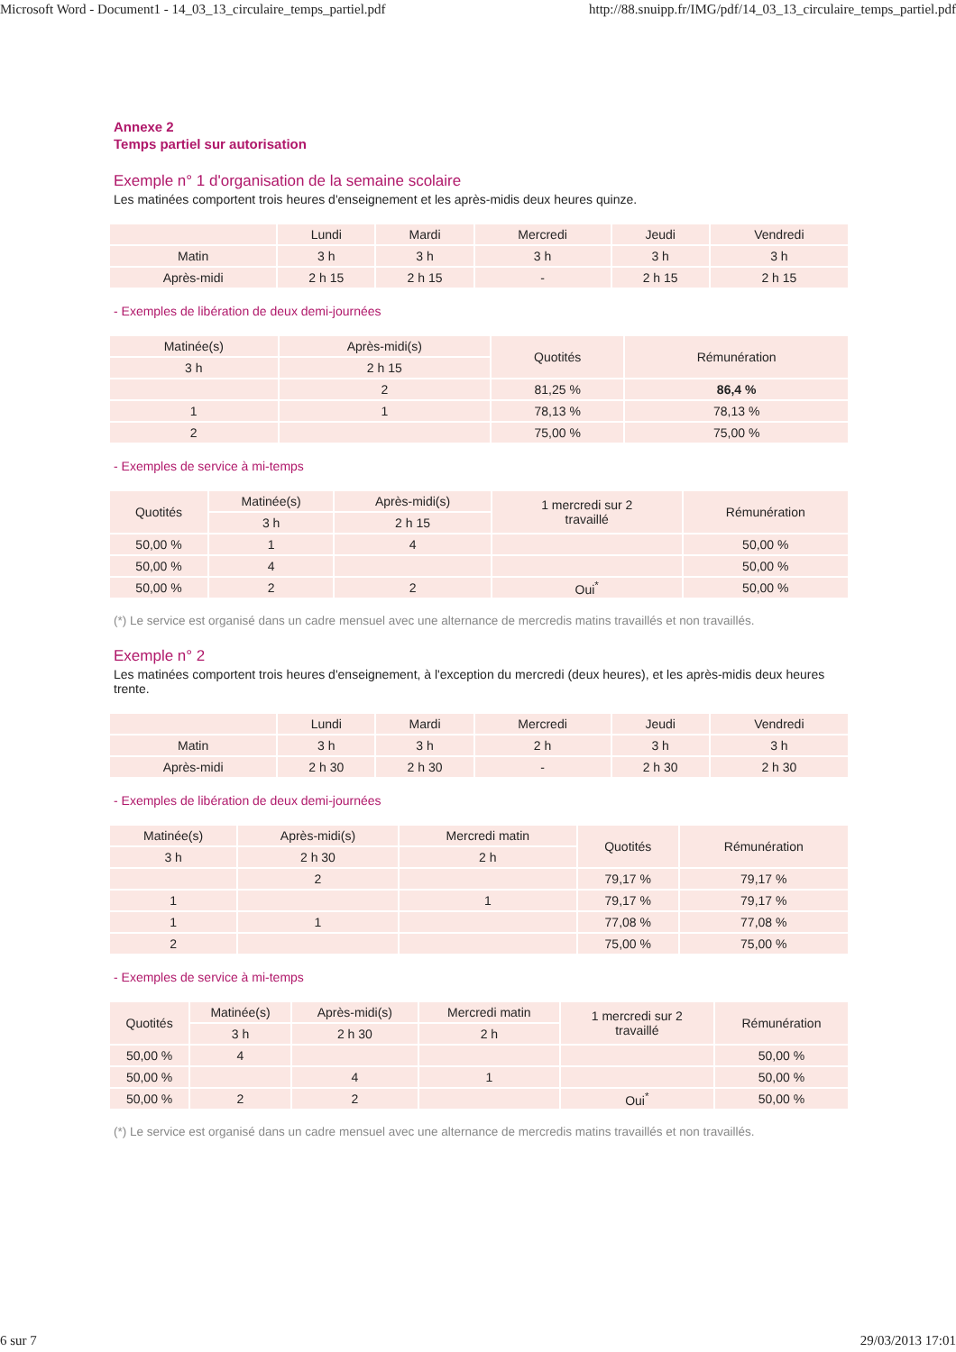Microsoft Word - Document1 - 14_03_13_circulaire_temps_partiel.pdf http://88.snuipp.fr/IMG/pdf/14_03_13_circulaire_temps_partiel.pdf
Annexe 2
Temps partiel sur autorisation
Exemple n° 1 d'organisation de la semaine scolaire
Les matinées comportent trois heures d'enseignement et les après-midis deux heures quinze.
| | Lundi | Mardi | Mercredi | Jeudi | Vendredi |
| --- | --- | --- | --- | --- | --- |
| Matin | 3 h | 3 h | 3 h | 3 h | 3 h |
| Après-midi | 2 h 15 | 2 h 15 | - | 2 h 15 | 2 h 15 |
- Exemples de libération de deux demi-journées
| Matinée(s) | Après-midi(s) | Quotités | Rémunération |
| --- | --- | --- | --- |
| 3 h | 2 h 15 | | |
| | 2 | 81,25 % | 86,4 % |
| 1 | 1 | 78,13 % | 78,13 % |
| 2 | | 75,00 % | 75,00 % |
- Exemples de service à mi-temps
| Quotités | Matinée(s) | Après-midi(s) | 1 mercredi sur 2 travaillé | Rémunération |
| --- | --- | --- | --- | --- |
| | 3 h | 2 h 15 | | |
| 50,00 % | 1 | 4 | | 50,00 % |
| 50,00 % | 4 | | | 50,00 % |
| 50,00 % | 2 | 2 | Oui<sup>*</sup> | 50,00 % |
(*) Le service est organisé dans un cadre mensuel avec une alternance de mercredis matins travaillés et non travaillés.
Exemple n° 2
Les matinées comportent trois heures d'enseignement, à l'exception du mercredi (deux heures), et les après-midis deux heures trente.
| | Lundi | Mardi | Mercredi | Jeudi | Vendredi |
| --- | --- | --- | --- | --- | --- |
| Matin | 3 h | 3 h | 2 h | 3 h | 3 h |
| Après-midi | 2 h 30 | 2 h 30 | - | 2 h 30 | 2 h 30 |
- Exemples de libération de deux demi-journées
| Matinée(s) | Après-midi(s) | Mercredi matin | Quotités | Rémunération |
| --- | --- | --- | --- | --- |
| 3 h | 2 h 30 | 2 h | | |
| | 2 | | 79,17 % | 79,17 % |
| 1 | | 1 | 79,17 % | 79,17 % |
| 1 | 1 | | 77,08 % | 77,08 % |
| 2 | | | 75,00 % | 75,00 % |
- Exemples de service à mi-temps
| Quotités | Matinée(s) | Après-midi(s) | Mercredi matin | 1 mercredi sur 2 travaillé | Rémunération |
| --- | --- | --- | --- | --- | --- |
| | 3 h | 2 h 30 | 2 h | | |
| 50,00 % | 4 | | | | 50,00 % |
| 50,00 % | | 4 | 1 | | 50,00 % |
| 50,00 % | 2 | 2 | | Oui<sup>*</sup> | 50,00 % |
(*) Le service est organisé dans un cadre mensuel avec une alternance de mercredis matins travaillés et non travaillés.
6 sur 7 29/03/2013 17:01